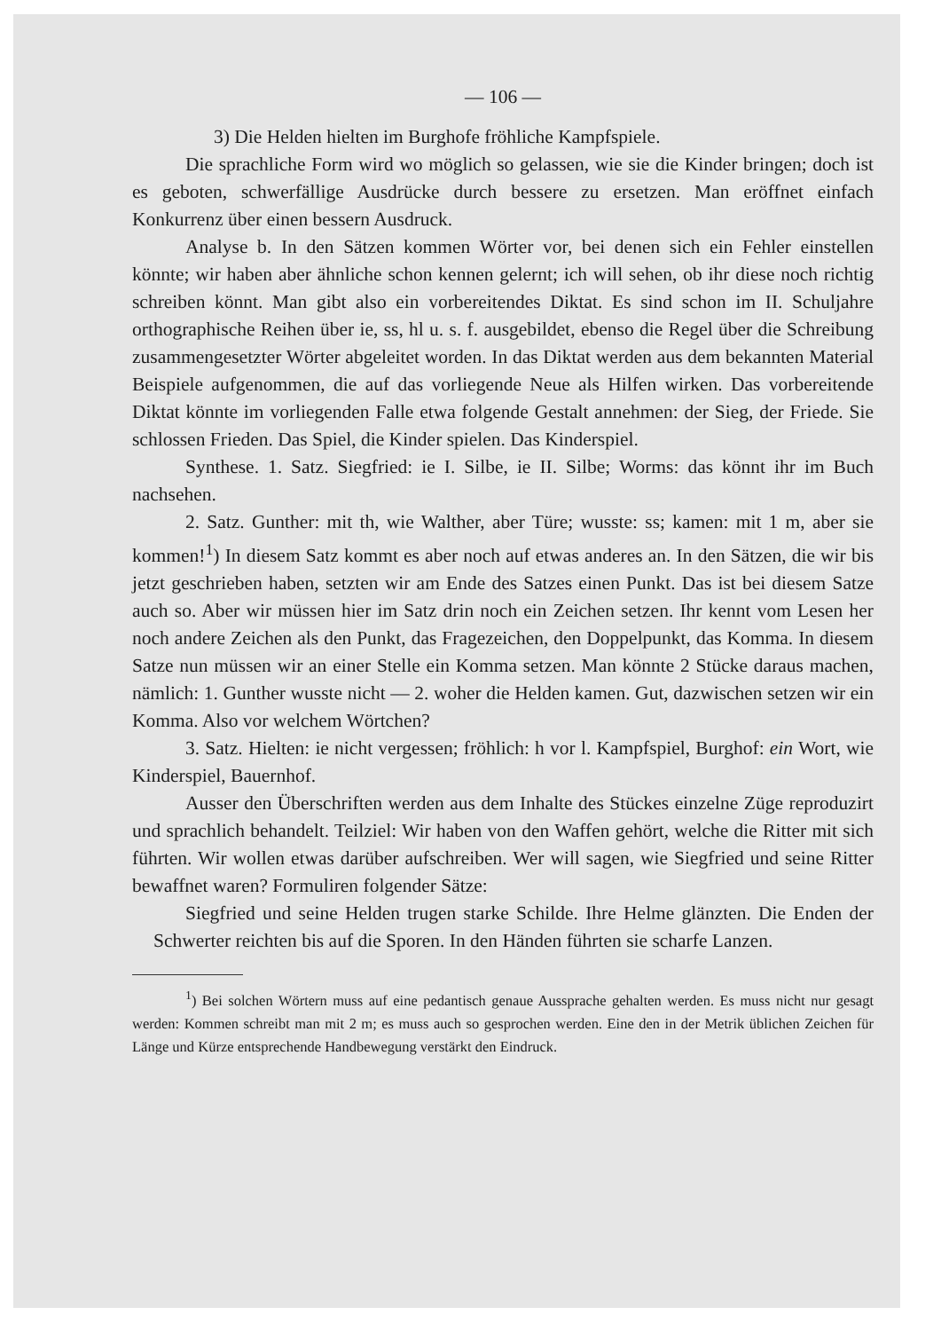— 106 —
3) Die Helden hielten im Burghofe fröhliche Kampfspiele.
Die sprachliche Form wird wo möglich so gelassen, wie sie die Kinder bringen; doch ist es geboten, schwerfällige Ausdrücke durch bessere zu ersetzen. Man eröffnet einfach Konkurrenz über einen bessern Ausdruck.
Analyse b. In den Sätzen kommen Wörter vor, bei denen sich ein Fehler einstellen könnte; wir haben aber ähnliche schon kennen gelernt; ich will sehen, ob ihr diese noch richtig schreiben könnt. Man gibt also ein vorbereitendes Diktat. Es sind schon im II. Schuljahre orthographische Reihen über ie, ss, hl u. s. f. ausgebildet, ebenso die Regel über die Schreibung zusammengesetzter Wörter abgeleitet worden. In das Diktat werden aus dem bekannten Material Beispiele aufgenommen, die auf das vorliegende Neue als Hilfen wirken. Das vorbereitende Diktat könnte im vorliegenden Falle etwa folgende Gestalt annehmen: der Sieg, der Friede. Sie schlossen Frieden. Das Spiel, die Kinder spielen. Das Kinderspiel.
Synthese. 1. Satz. Siegfried: ie I. Silbe, ie II. Silbe; Worms: das könnt ihr im Buch nachsehen.
2. Satz. Gunther: mit th, wie Walther, aber Türe; wusste: ss; kamen: mit 1 m, aber sie kommen!<sup>1</sup>) In diesem Satz kommt es aber noch auf etwas anderes an. In den Sätzen, die wir bis jetzt geschrieben haben, setzten wir am Ende des Satzes einen Punkt. Das ist bei diesem Satze auch so. Aber wir müssen hier im Satz drin noch ein Zeichen setzen. Ihr kennt vom Lesen her noch andere Zeichen als den Punkt, das Fragezeichen, den Doppelpunkt, das Komma. In diesem Satze nun müssen wir an einer Stelle ein Komma setzen. Man könnte 2 Stücke daraus machen, nämlich: 1. Gunther wusste nicht — 2. woher die Helden kamen. Gut, dazwischen setzen wir ein Komma. Also vor welchem Wörtchen?
3. Satz. Hielten: ie nicht vergessen; fröhlich: h vor l. Kampfspiel, Burghof: ein Wort, wie Kinderspiel, Bauernhof.
Ausser den Überschriften werden aus dem Inhalte des Stückes einzelne Züge reproduzirt und sprachlich behandelt. Teilziel: Wir haben von den Waffen gehört, welche die Ritter mit sich führten. Wir wollen etwas darüber aufschreiben. Wer will sagen, wie Siegfried und seine Ritter bewaffnet waren? Formuliren folgender Sätze:
Siegfried und seine Helden trugen starke Schilde. Ihre Helme glänzten. Die Enden der Schwerter reichten bis auf die Sporen. In den Händen führten sie scharfe Lanzen.
<sup>1</sup>) Bei solchen Wörtern muss auf eine pedantisch genaue Aussprache gehalten werden. Es muss nicht nur gesagt werden: Kommen schreibt man mit 2 m; es muss auch so gesprochen werden. Eine den in der Metrik üblichen Zeichen für Länge und Kürze entsprechende Handbewegung verstärkt den Eindruck.